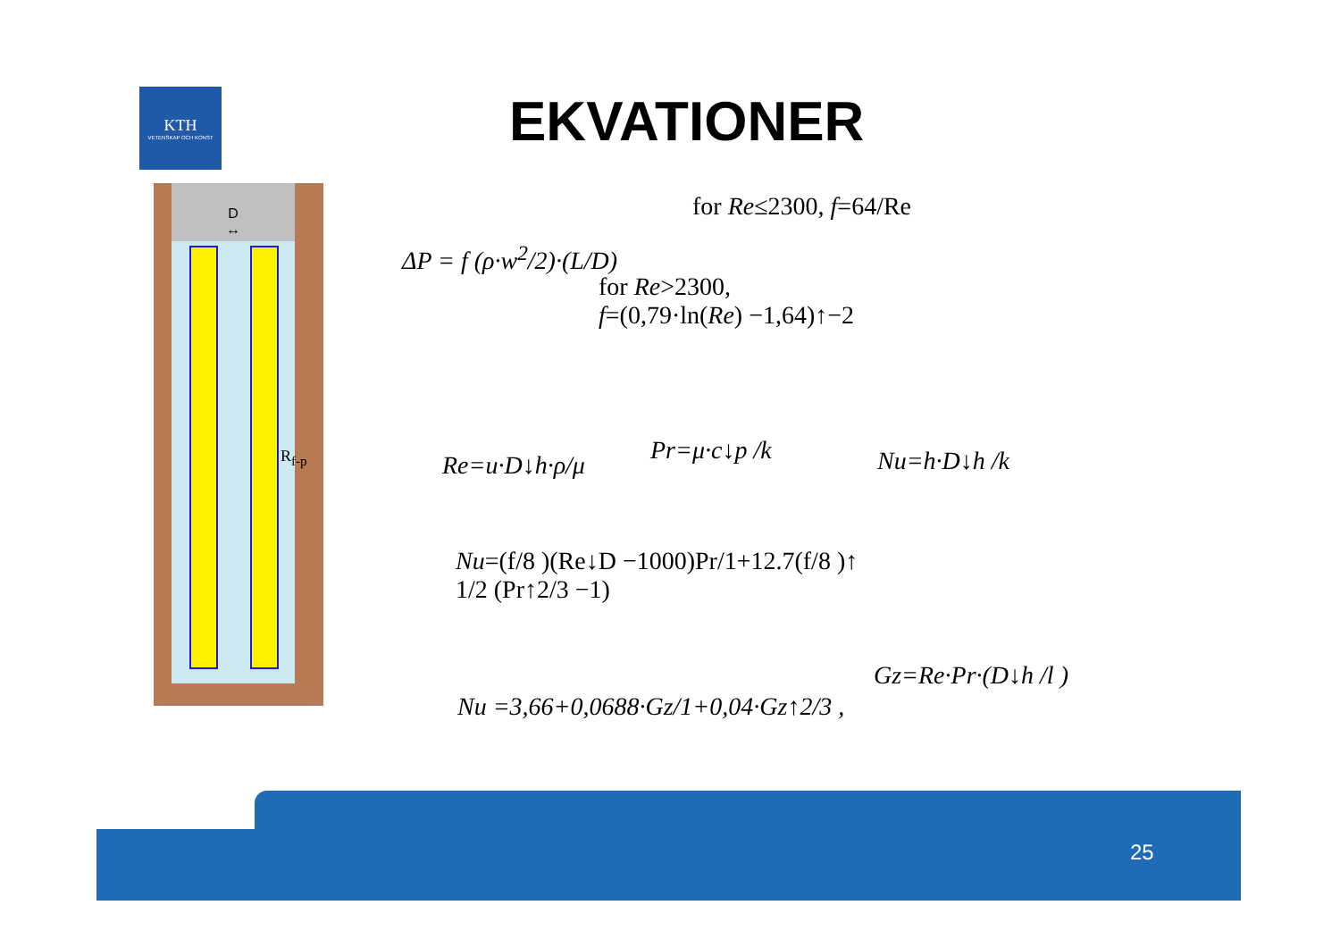KTH
VETENSKAP OCH KONST
EKVATIONER
D
↔
R<sub>f-p</sub>
ΔP = f (ρ·w<sup>2</sup>/2)·(L/D)
for Re≤2300, f=64/Re
for Re>2300,
f=(0,79·ln(Re) −1,64)↑−2
Re=u·D↓h·ρ/μ
Pr=μ·c↓p /k Nu=h·D↓h /k
Nu=(f/8 )(Re↓D −1000)Pr/1+12.7(f/8 )↑
1/2 (Pr↑2/3 −1)
Gz=Re·Pr·(D↓h /l )
Nu =3,66+0,0688·Gz/1+0,04·Gz↑2/3 ,
25